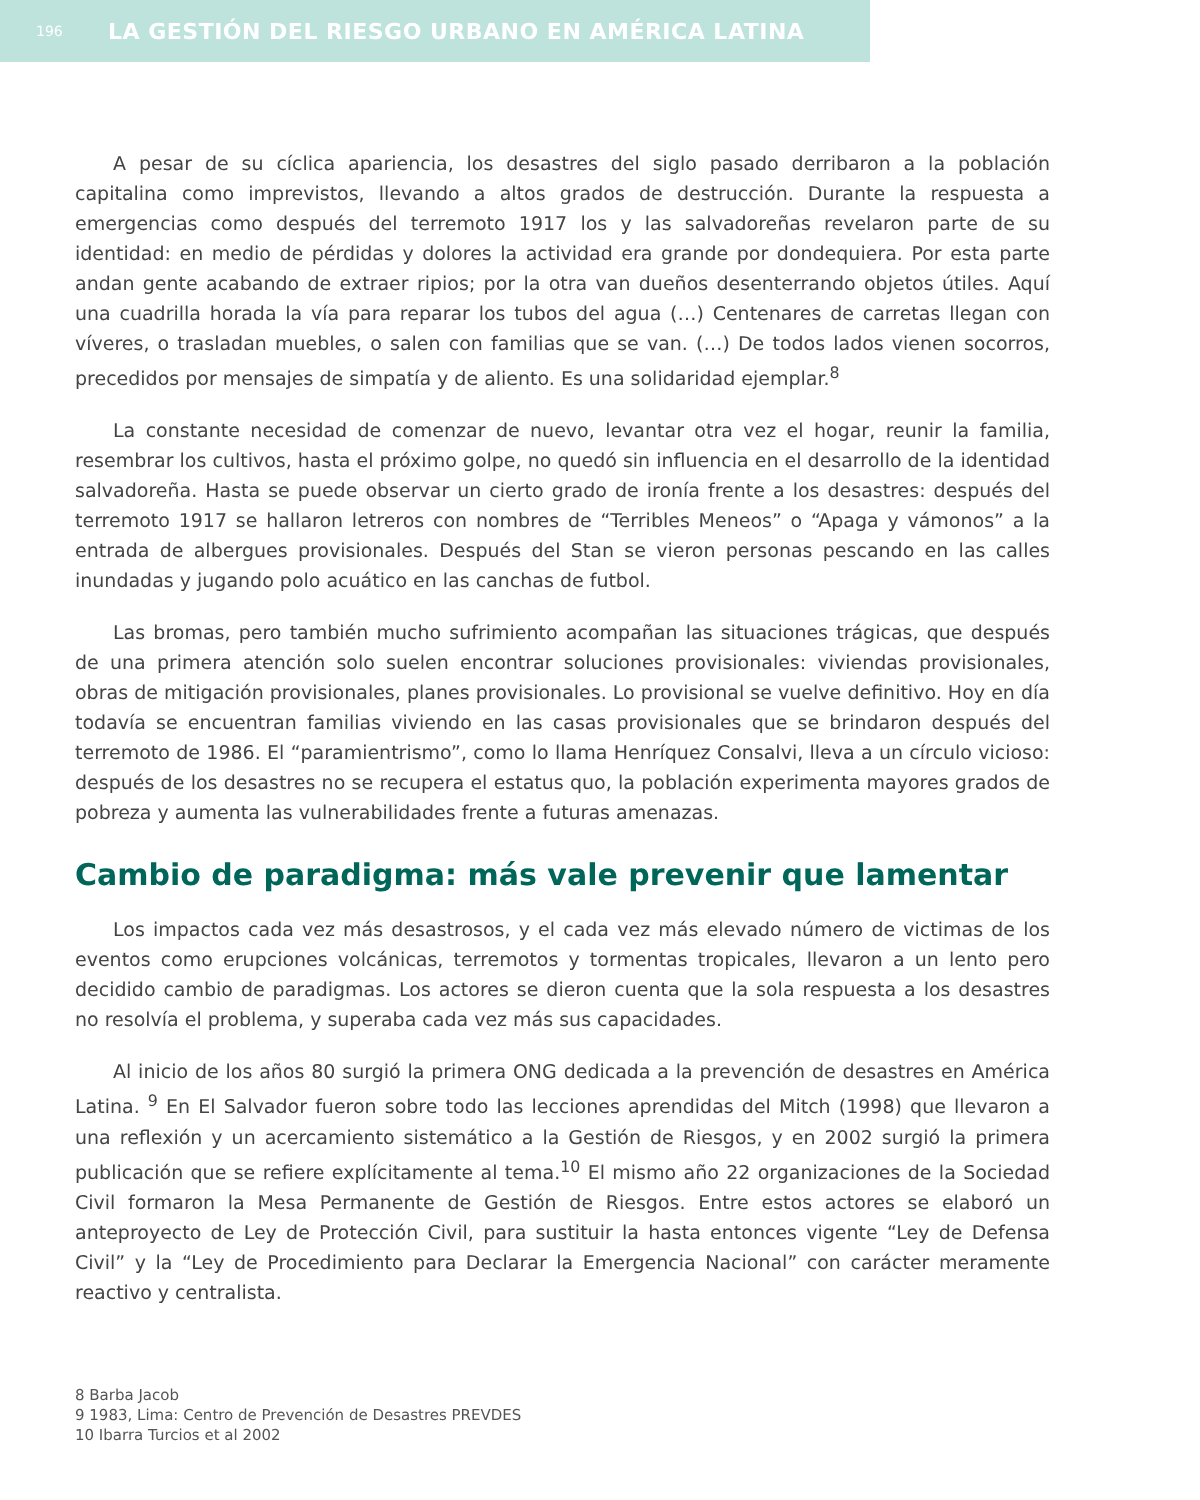196 LA GESTIÓN DEL RIESGO URBANO EN AMÉRICA LATINA
A pesar de su cíclica apariencia, los desastres del siglo pasado derribaron a la población capitalina como imprevistos, llevando a altos grados de destrucción. Durante la respuesta a emergencias como después del terremoto 1917 los y las salvadoreñas revelaron parte de su identidad: en medio de pérdidas y dolores la actividad era grande por dondequiera. Por esta parte andan gente acabando de extraer ripios; por la otra van dueños desenterrando objetos útiles. Aquí una cuadrilla horada la vía para reparar los tubos del agua (…) Centenares de carretas llegan con víveres, o trasladan muebles, o salen con familias que se van. (…) De todos lados vienen socorros, precedidos por mensajes de simpatía y de aliento. Es una solidaridad ejemplar.<sup>8</sup>
La constante necesidad de comenzar de nuevo, levantar otra vez el hogar, reunir la familia, resembrar los cultivos, hasta el próximo golpe, no quedó sin influencia en el desarrollo de la identidad salvadoreña. Hasta se puede observar un cierto grado de ironía frente a los desastres: después del terremoto 1917 se hallaron letreros con nombres de “Terribles Meneos” o “Apaga y vámonos” a la entrada de albergues provisionales. Después del Stan se vieron personas pescando en las calles inundadas y jugando polo acuático en las canchas de futbol.
Las bromas, pero también mucho sufrimiento acompañan las situaciones trágicas, que después de una primera atención solo suelen encontrar soluciones provisionales: viviendas provisionales, obras de mitigación provisionales, planes provisionales. Lo provisional se vuelve definitivo. Hoy en día todavía se encuentran familias viviendo en las casas provisionales que se brindaron después del terremoto de 1986. El “paramientrismo”, como lo llama Henríquez Consalvi, lleva a un círculo vicioso: después de los desastres no se recupera el estatus quo, la población experimenta mayores grados de pobreza y aumenta las vulnerabilidades frente a futuras amenazas.
Cambio de paradigma: más vale prevenir que lamentar
Los impactos cada vez más desastrosos, y el cada vez más elevado número de victimas de los eventos como erupciones volcánicas, terremotos y tormentas tropicales, llevaron a un lento pero decidido cambio de paradigmas. Los actores se dieron cuenta que la sola respuesta a los desastres no resolvía el problema, y superaba cada vez más sus capacidades.
Al inicio de los años 80 surgió la primera ONG dedicada a la prevención de desastres en América Latina. <sup>9</sup> En El Salvador fueron sobre todo las lecciones aprendidas del Mitch (1998) que llevaron a una reflexión y un acercamiento sistemático a la Gestión de Riesgos, y en 2002 surgió la primera publicación que se refiere explícitamente al tema.<sup>10</sup> El mismo año 22 organizaciones de la Sociedad Civil formaron la Mesa Permanente de Gestión de Riesgos. Entre estos actores se elaboró un anteproyecto de Ley de Protección Civil, para sustituir la hasta entonces vigente “Ley de Defensa Civil” y la “Ley de Procedimiento para Declarar la Emergencia Nacional” con carácter meramente reactivo y centralista.
8 Barba Jacob
9 1983, Lima: Centro de Prevención de Desastres PREVDES
10 Ibarra Turcios et al 2002